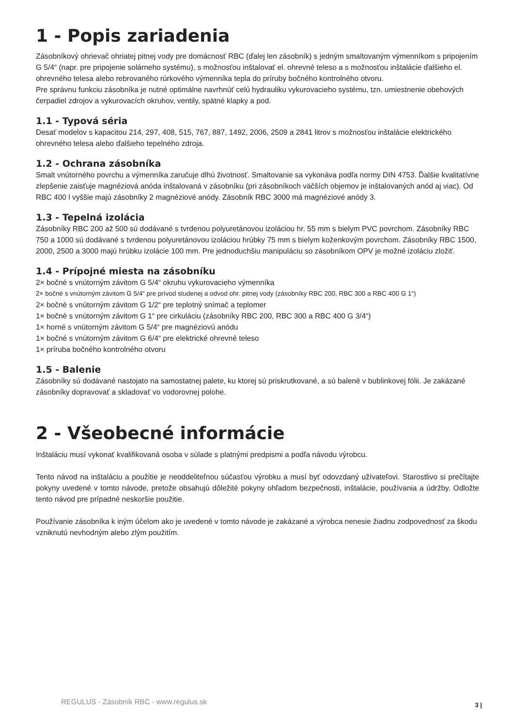1 - Popis zariadenia
Zásobníkový ohrievač ohriatej pitnej vody pre domácnosť RBC (ďalej len zásobník) s jedným smaltovaným výmenníkom s pripojením G 5/4“ (napr. pre pripojenie solárneho systému), s možnosťou inštalovať el. ohrevné teleso a s možnosťou inštalácie ďalšieho el. ohrevného telesa alebo rebrovaného rúrkového výmenníka tepla do príruby bočného kontrolného otvoru.
Pre správnu funkciu zásobníka je nutné optimálne navrhnúť celú hydrauliku vykurovacieho systému, tzn. umiestnenie obehových čerpadiel zdrojov a vykurovacích okruhov, ventily, spätné klapky a pod.
1.1 - Typová séria
Desať modelov s kapacitou 214, 297, 408, 515, 767, 887, 1492, 2006, 2509 a 2841 litrov s možnosťou inštalácie elektrického ohrevného telesa alebo ďalšieho tepelného zdroja.
1.2 - Ochrana zásobníka
Smalt vnútorného povrchu a výmenníka zaručuje dlhú životnosť. Smaltovanie sa vykonáva podľa normy DIN 4753. Ďalšie kvalitatívne zlepšenie zaisťuje magnéziová anóda inštalovaná v zásobníku (pri zásobníkoch väčších objemov je inštalovaných anód aj viac). Od RBC 400 l vyššie majú zásobníky 2 magnéziové anódy. Zásobník RBC 3000 má magnéziové anódy 3.
1.3 - Tepelná izolácia
Zásobníky RBC 200 až 500 sú dodávané s tvrdenou polyuretánovou izoláciou hr. 55 mm s bielym PVC povrchom. Zásobníky RBC 750 a 1000 sú dodávané s tvrdenou polyuretánovou izoláciou hrúbky 75 mm s bielym koženkovým povrchom. Zásobníky RBC 1500, 2000, 2500 a 3000 majú hrúbku izolácie 100 mm. Pre jednoduchšiu manipuláciu so zásobníkom OPV je možné izoláciu zložiť.
1.4 - Prípojné miesta na zásobníku
2× bočné s vnútorným závitom G 5/4“ okruhu vykurovacieho výmenníka
2× bočné s vnútorným závitom G 5/4“ pre prívod studenej a odvod ohr. pitnej vody (zásobníky RBC 200, RBC 300 a RBC 400 G 1“)
2× bočné s vnútorným závitom G 1/2“ pre teplotný snímač a teplomer
1× bočné s vnútorným závitom G 1“ pre cirkuláciu (zásobníky RBC 200, RBC 300 a RBC 400 G 3/4“)
1× horné s vnútorným závitom G 5/4“ pre magnéziovú anódu
1× bočné s vnútorným závitom G 6/4“ pre elektrické ohrevné teleso
1× príruba bočného kontrolného otvoru
1.5 - Balenie
Zásobníky sú dodávané nastojato na samostatnej palete, ku ktorej sú priskrutkované, a sú balené v bublinkovej fólii. Je zakázané zásobníky dopravovať a skladovať vo vodorovnej polohe.
2 - Všeobecné informácie
Inštaláciu musí vykonať kvalifikovaná osoba v súlade s platnými predpismi a podľa návodu výrobcu.
Tento návod na inštaláciu a použitie je neoddeliteľnou súčasťou výrobku a musí byť odovzdaný užívateľovi. Starostlivo si prečítajte pokyny uvedené v tomto návode, pretože obsahujú dôležité pokyny ohľadom bezpečnosti, inštalácie, používania a údržby. Odložte tento návod pre prípadné neskoršie použitie.
Používanie zásobníka k iným účelom ako je uvedené v tomto návode je zakázané a výrobca nenesie žiadnu zodpovednosť za škodu vzniknutú nevhodným alebo zlým použitím.
REGULUS - Zásobník RBC - www.regulus.sk
3 |